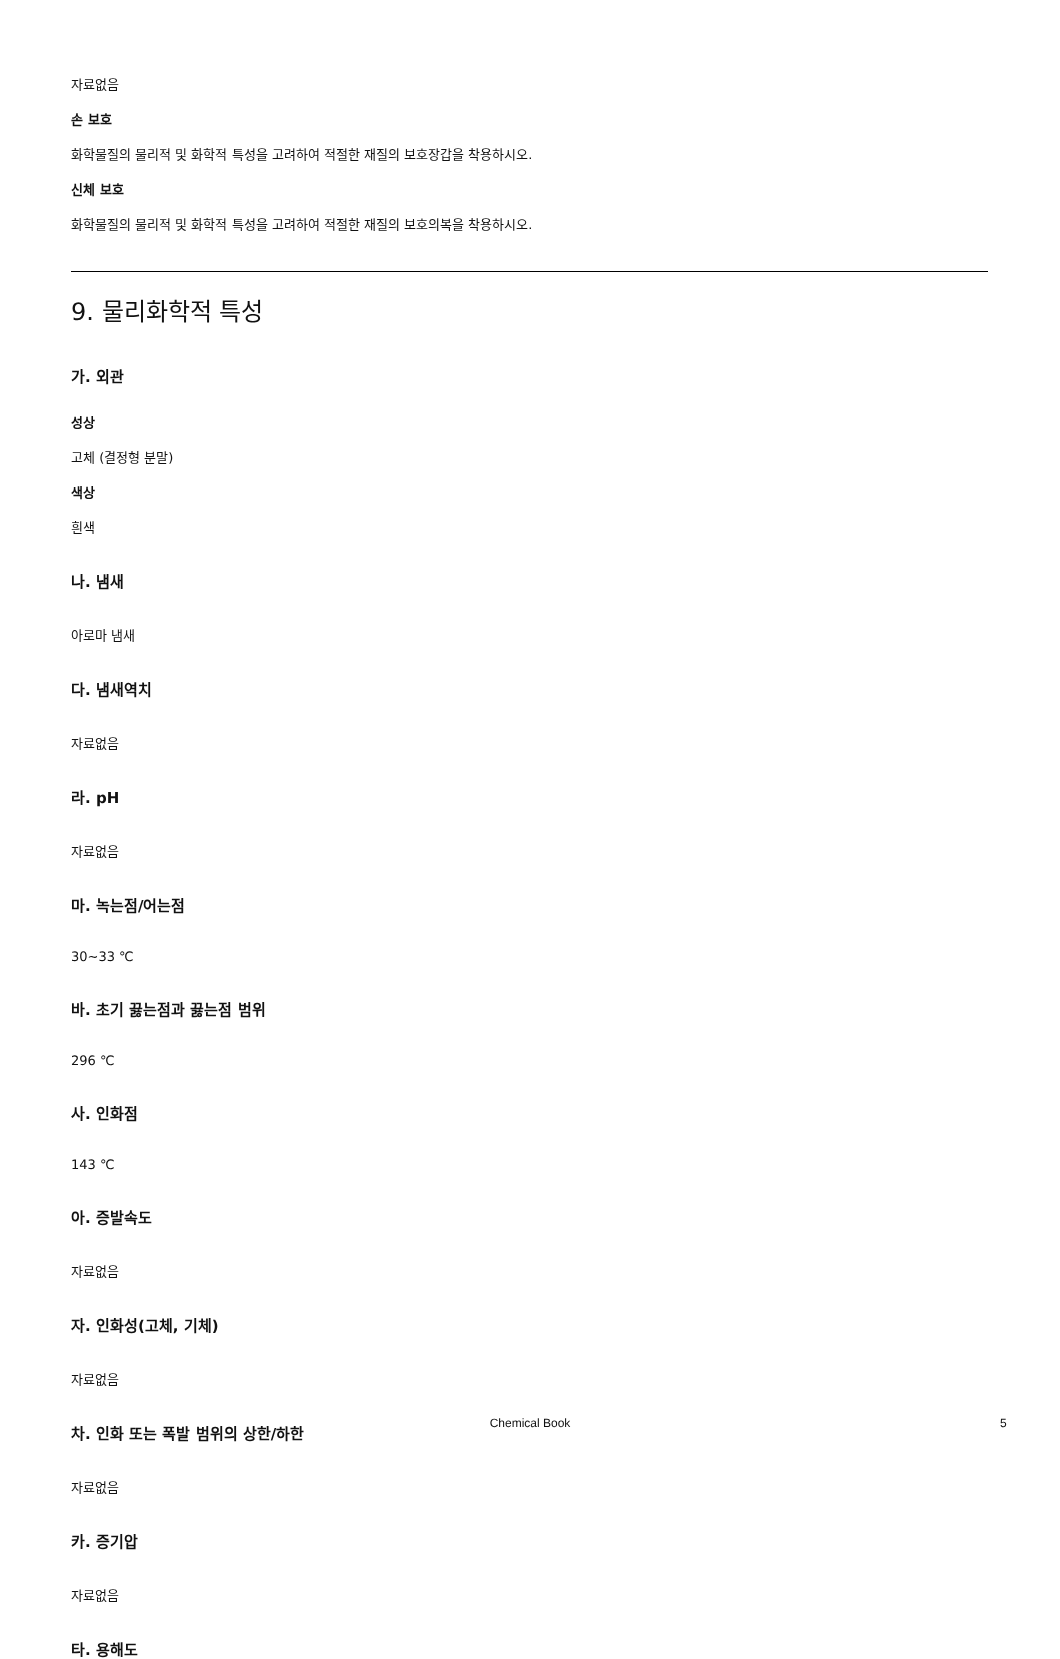자료없음
손 보호
화학물질의 물리적 및 화학적 특성을 고려하여 적절한 재질의 보호장갑을 착용하시오.
신체 보호
화학물질의 물리적 및 화학적 특성을 고려하여 적절한 재질의 보호의복을 착용하시오.
9. 물리화학적 특성
가. 외관
성상
고체 (결정형 분말)
색상
흰색
나. 냄새
아로마 냄새
다. 냄새역치
자료없음
라. pH
자료없음
마. 녹는점/어는점
30~33 ℃
바. 초기 끓는점과 끓는점 범위
296 ℃
사. 인화점
143 ℃
아. 증발속도
자료없음
자. 인화성(고체, 기체)
자료없음
차. 인화 또는 폭발 범위의 상한/하한
자료없음
카. 증기압
자료없음
타. 용해도
Chemical Book 5